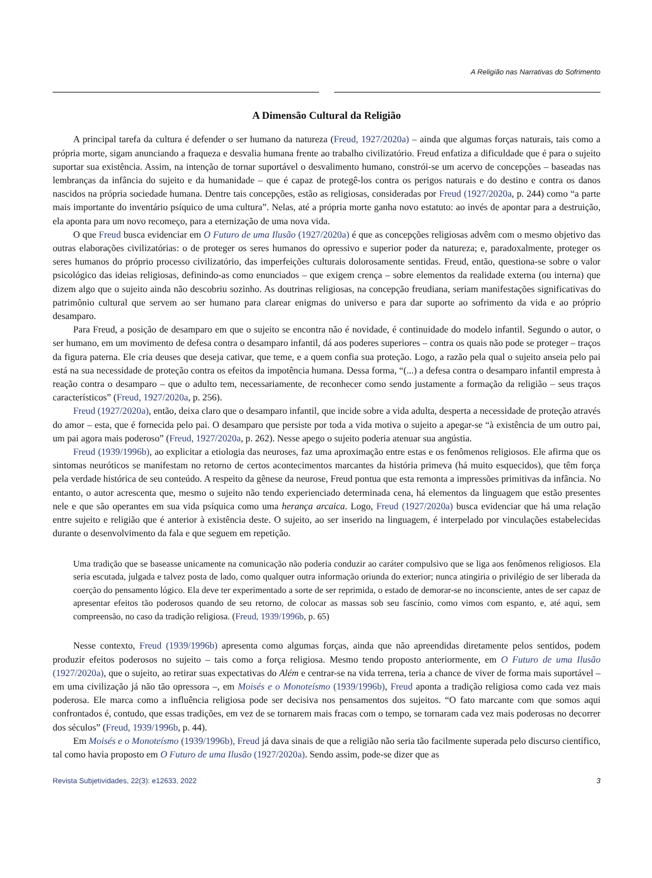A Religião nas Narrativas do Sofrimento
A Dimensão Cultural da Religião
A principal tarefa da cultura é defender o ser humano da natureza (Freud, 1927/2020a) – ainda que algumas forças naturais, tais como a própria morte, sigam anunciando a fraqueza e desvalia humana frente ao trabalho civilizatório. Freud enfatiza a dificuldade que é para o sujeito suportar sua existência. Assim, na intenção de tornar suportável o desvalimento humano, constrói-se um acervo de concepções – baseadas nas lembranças da infância do sujeito e da humanidade – que é capaz de protegê-los contra os perigos naturais e do destino e contra os danos nascidos na própria sociedade humana. Dentre tais concepções, estão as religiosas, consideradas por Freud (1927/2020a, p. 244) como “a parte mais importante do inventário psíquico de uma cultura”. Nelas, até a própria morte ganha novo estatuto: ao invés de apontar para a destruição, ela aponta para um novo recomeço, para a eternização de uma nova vida.
O que Freud busca evidenciar em O Futuro de uma Ilusão (1927/2020a) é que as concepções religiosas advêm com o mesmo objetivo das outras elaborações civilizatórias: o de proteger os seres humanos do opressivo e superior poder da natureza; e, paradoxalmente, proteger os seres humanos do próprio processo civilizatório, das imperfeições culturais dolorosamente sentidas. Freud, então, questiona-se sobre o valor psicológico das ideias religiosas, definindo-as como enunciados – que exigem crença – sobre elementos da realidade externa (ou interna) que dizem algo que o sujeito ainda não descobriu sozinho. As doutrinas religiosas, na concepção freudiana, seriam manifestações significativas do patrimônio cultural que servem ao ser humano para clarear enigmas do universo e para dar suporte ao sofrimento da vida e ao próprio desamparo.
Para Freud, a posição de desamparo em que o sujeito se encontra não é novidade, é continuidade do modelo infantil. Segundo o autor, o ser humano, em um movimento de defesa contra o desamparo infantil, dá aos poderes superiores – contra os quais não pode se proteger – traços da figura paterna. Ele cria deuses que deseja cativar, que teme, e a quem confia sua proteção. Logo, a razão pela qual o sujeito anseia pelo pai está na sua necessidade de proteção contra os efeitos da impotência humana. Dessa forma, “(...) a defesa contra o desamparo infantil empresta à reação contra o desamparo – que o adulto tem, necessariamente, de reconhecer como sendo justamente a formação da religião – seus traços característicos” (Freud, 1927/2020a, p. 256).
Freud (1927/2020a), então, deixa claro que o desamparo infantil, que incide sobre a vida adulta, desperta a necessidade de proteção através do amor – esta, que é fornecida pelo pai. O desamparo que persiste por toda a vida motiva o sujeito a apegar-se “à existência de um outro pai, um pai agora mais poderoso” (Freud, 1927/2020a, p. 262). Nesse apego o sujeito poderia atenuar sua angústia.
Freud (1939/1996b), ao explicitar a etiologia das neuroses, faz uma aproximação entre estas e os fenômenos religiosos. Ele afirma que os sintomas neuróticos se manifestam no retorno de certos acontecimentos marcantes da história primeva (há muito esquecidos), que têm força pela verdade histórica de seu conteúdo. A respeito da gênese da neurose, Freud pontua que esta remonta a impressões primitivas da infância. No entanto, o autor acrescenta que, mesmo o sujeito não tendo experienciado determinada cena, há elementos da linguagem que estão presentes nele e que são operantes em sua vida psíquica como uma herança arcaica. Logo, Freud (1927/2020a) busca evidenciar que há uma relação entre sujeito e religião que é anterior à existência deste. O sujeito, ao ser inserido na linguagem, é interpelado por vinculações estabelecidas durante o desenvolvimento da fala e que seguem em repetição.
Uma tradição que se baseasse unicamente na comunicação não poderia conduzir ao caráter compulsivo que se liga aos fenômenos religiosos. Ela seria escutada, julgada e talvez posta de lado, como qualquer outra informação oriunda do exterior; nunca atingiria o privilégio de ser liberada da coerção do pensamento lógico. Ela deve ter experimentado a sorte de ser reprimida, o estado de demorar-se no inconsciente, antes de ser capaz de apresentar efeitos tão poderosos quando de seu retorno, de colocar as massas sob seu fascínio, como vimos com espanto, e, até aqui, sem compreensão, no caso da tradição religiosa. (Freud, 1939/1996b, p. 65)
Nesse contexto, Freud (1939/1996b) apresenta como algumas forças, ainda que não apreendidas diretamente pelos sentidos, podem produzir efeitos poderosos no sujeito – tais como a força religiosa. Mesmo tendo proposto anteriormente, em O Futuro de uma Ilusão (1927/2020a), que o sujeito, ao retirar suas expectativas do Além e centrar-se na vida terrena, teria a chance de viver de forma mais suportável – em uma civilização já não tão opressora –, em Moisés e o Monoteísmo (1939/1996b), Freud aponta a tradição religiosa como cada vez mais poderosa. Ele marca como a influência religiosa pode ser decisiva nos pensamentos dos sujeitos. “O fato marcante com que somos aqui confrontados é, contudo, que essas tradições, em vez de se tornarem mais fracas com o tempo, se tornaram cada vez mais poderosas no decorrer dos séculos” (Freud, 1939/1996b, p. 44).
Em Moisés e o Monoteísmo (1939/1996b), Freud já dava sinais de que a religião não seria tão facilmente superada pelo discurso científico, tal como havia proposto em O Futuro de uma Ilusão (1927/2020a). Sendo assim, pode-se dizer que as
Revista Subjetividades, 22(3): e12633, 2022 3